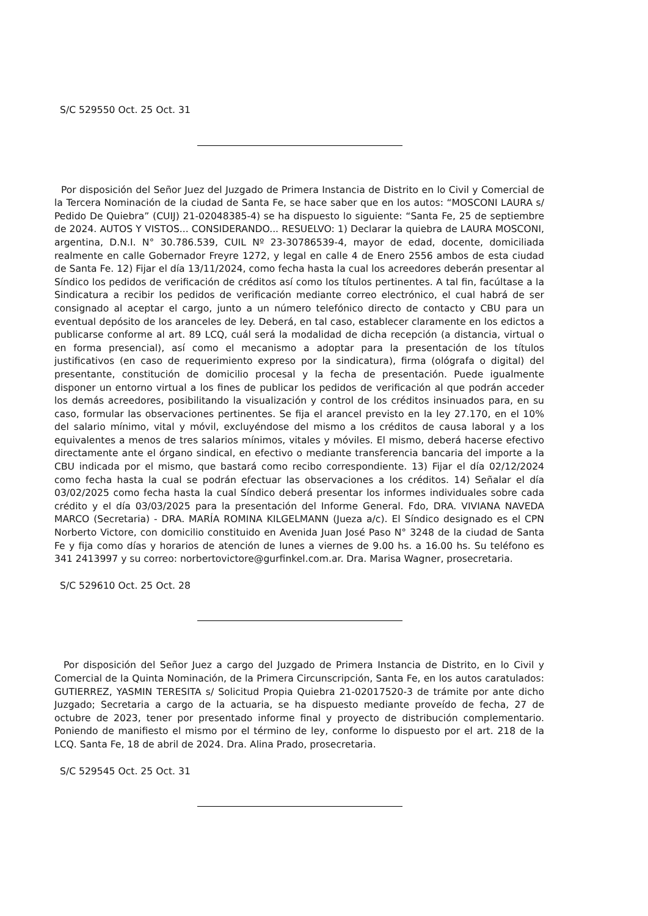S/C 529550 Oct. 25 Oct. 31
Por disposición del Señor Juez del Juzgado de Primera Instancia de Distrito en lo Civil y Comercial de la Tercera Nominación de la ciudad de Santa Fe, se hace saber que en los autos: “MOSCONI LAURA s/ Pedido De Quiebra” (CUIJ) 21-02048385-4) se ha dispuesto lo siguiente: “Santa Fe, 25 de septiembre de 2024. AUTOS Y VISTOS... CONSIDERANDO... RESUELVO: 1) Declarar la quiebra de LAURA MOSCONI, argentina, D.N.I. N° 30.786.539, CUIL Nº 23-30786539-4, mayor de edad, docente, domiciliada realmente en calle Gobernador Freyre 1272, y legal en calle 4 de Enero 2556 ambos de esta ciudad de Santa Fe. 12) Fijar el día 13/11/2024, como fecha hasta la cual los acreedores deberán presentar al Síndico los pedidos de verificación de créditos así como los títulos pertinentes. A tal fin, facúltase a la Sindicatura a recibir los pedidos de verificación mediante correo electrónico, el cual habrá de ser consignado al aceptar el cargo, junto a un número telefónico directo de contacto y CBU para un eventual depósito de los aranceles de ley. Deberá, en tal caso, establecer claramente en los edictos a publicarse conforme al art. 89 LCQ, cuál será la modalidad de dicha recepción (a distancia, virtual o en forma presencial), así como el mecanismo a adoptar para la presentación de los títulos justificativos (en caso de requerimiento expreso por la sindicatura), firma (ológrafa o digital) del presentante, constitución de domicilio procesal y la fecha de presentación. Puede igualmente disponer un entorno virtual a los fines de publicar los pedidos de verificación al que podrán acceder los demás acreedores, posibilitando la visualización y control de los créditos insinuados para, en su caso, formular las observaciones pertinentes. Se fija el arancel previsto en la ley 27.170, en el 10% del salario mínimo, vital y móvil, excluyéndose del mismo a los créditos de causa laboral y a los equivalentes a menos de tres salarios mínimos, vitales y móviles. El mismo, deberá hacerse efectivo directamente ante el órgano sindical, en efectivo o mediante transferencia bancaria del importe a la CBU indicada por el mismo, que bastará como recibo correspondiente. 13) Fijar el día 02/12/2024 como fecha hasta la cual se podrán efectuar las observaciones a los créditos. 14) Señalar el día 03/02/2025 como fecha hasta la cual Síndico deberá presentar los informes individuales sobre cada crédito y el día 03/03/2025 para la presentación del Informe General. Fdo, DRA. VIVIANA NAVEDA MARCO (Secretaria) - DRA. MARÍA ROMINA KILGELMANN (Jueza a/c). El Síndico designado es el CPN Norberto Victore, con domicilio constituido en Avenida Juan José Paso N° 3248 de la ciudad de Santa Fe y fija como días y horarios de atención de lunes a viernes de 9.00 hs. a 16.00 hs. Su teléfono es 341 2413997 y su correo: norbertovictore@gurfinkel.com.ar. Dra. Marisa Wagner, prosecretaria.
S/C 529610 Oct. 25 Oct. 28
Por disposición del Señor Juez a cargo del Juzgado de Primera Instancia de Distrito, en lo Civil y Comercial de la Quinta Nominación, de la Primera Circunscripción, Santa Fe, en los autos caratulados: GUTIERREZ, YASMIN TERESITA s/ Solicitud Propia Quiebra 21-02017520-3 de trámite por ante dicho Juzgado; Secretaria a cargo de la actuaria, se ha dispuesto mediante proveído de fecha, 27 de octubre de 2023, tener por presentado informe final y proyecto de distribución complementario. Poniendo de manifiesto el mismo por el término de ley, conforme lo dispuesto por el art. 218 de la LCQ. Santa Fe, 18 de abril de 2024. Dra. Alina Prado, prosecretaria.
S/C 529545 Oct. 25 Oct. 31